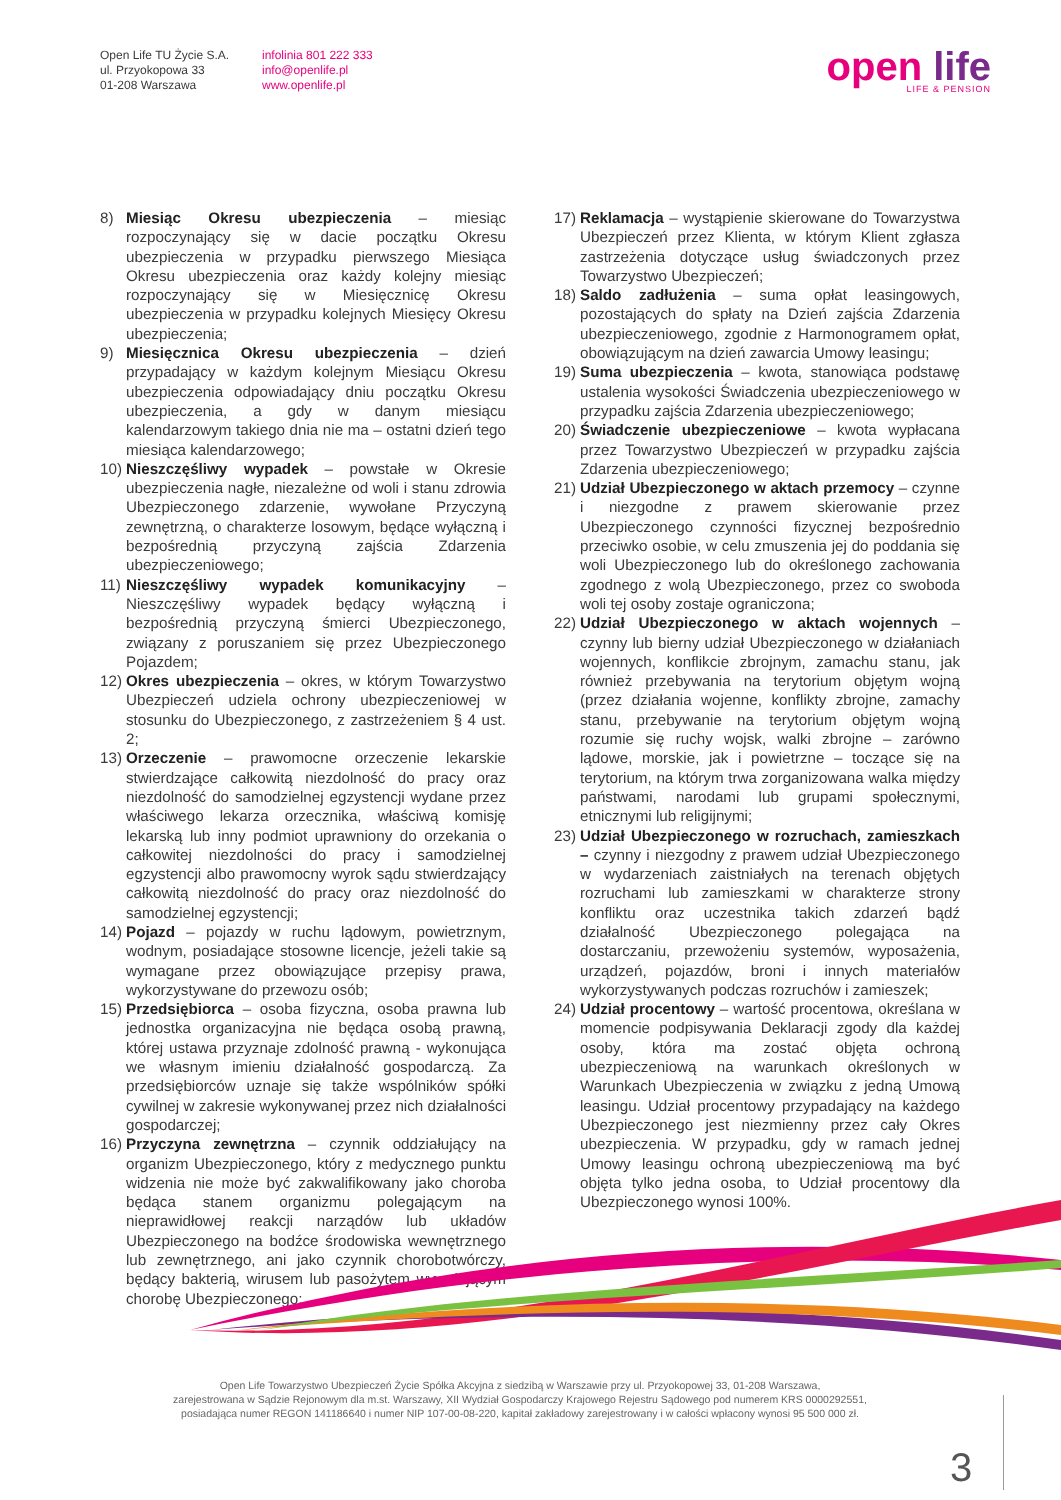Open Life TU Życie S.A.
ul. Przyokopowa 33
01-208 Warszawa
infolinia 801 222 333
info@openlife.pl
www.openlife.pl
open life
LIFE & PENSION
8) Miesiąc Okresu ubezpieczenia – miesiąc rozpoczynający się w dacie początku Okresu ubezpieczenia w przypadku pierwszego Miesiąca Okresu ubezpieczenia oraz każdy kolejny miesiąc rozpoczynający się w Miesięcznicę Okresu ubezpieczenia w przypadku kolejnych Miesięcy Okresu ubezpieczenia;
9) Miesięcznica Okresu ubezpieczenia – dzień przypadający w każdym kolejnym Miesiącu Okresu ubezpieczenia odpowiadający dniu początku Okresu ubezpieczenia, a gdy w danym miesiącu kalendarzowym takiego dnia nie ma – ostatni dzień tego miesiąca kalendarzowego;
10)
Nieszczęśliwy wypadek – powstałe w Okresie ubezpieczenia nagłe, niezależne od woli i stanu zdrowia Ubezpieczonego zdarzenie, wywołane Przyczyną zewnętrzną, o charakterze losowym, będące wyłączną i bezpośrednią przyczyną zajścia Zdarzenia ubezpieczeniowego;
11)
Nieszczęśliwy wypadek komunikacyjny – Nieszczęśliwy wypadek będący wyłączną i bezpośrednią przyczyną śmierci Ubezpieczonego, związany z poruszaniem się przez Ubezpieczonego Pojazdem;
12)
Okres ubezpieczenia – okres, w którym Towarzystwo Ubezpieczeń udziela ochrony ubezpieczeniowej w stosunku do Ubezpieczonego, z zastrzeżeniem § 4 ust. 2;
13)
Orzeczenie – prawomocne orzeczenie lekarskie stwierdzające całkowitą niezdolność do pracy oraz niezdolność do samodzielnej egzystencji wydane przez właściwego lekarza orzecznika, właściwą komisję lekarską lub inny podmiot uprawniony do orzekania o całkowitej niezdolności do pracy i samodzielnej egzystencji albo prawomocny wyrok sądu stwierdzający całkowitą niezdolność do pracy oraz niezdolność do samodzielnej egzystencji;
14)
Pojazd – pojazdy w ruchu lądowym, powietrznym, wodnym, posiadające stosowne licencje, jeżeli takie są wymagane przez obowiązujące przepisy prawa, wykorzystywane do przewozu osób;
15)
Przedsiębiorca – osoba fizyczna, osoba prawna lub jednostka organizacyjna nie będąca osobą prawną, której ustawa przyznaje zdolność prawną - wykonująca we własnym imieniu działalność gospodarczą. Za przedsiębiorców uznaje się także wspólników spółki cywilnej w zakresie wykonywanej przez nich działalności gospodarczej;
16)
Przyczyna zewnętrzna – czynnik oddziałujący na organizm Ubezpieczonego, który z medycznego punktu widzenia nie może być zakwalifikowany jako choroba będąca stanem organizmu polegającym na nieprawidłowej reakcji narządów lub układów Ubezpieczonego na bodźce środowiska wewnętrznego lub zewnętrznego, ani jako czynnik chorobotwórczy, będący bakterią, wirusem lub pasożytem wywołującym chorobę Ubezpieczonego;
17)
Reklamacja – wystąpienie skierowane do Towarzystwa Ubezpieczeń przez Klienta, w którym Klient zgłasza zastrzeżenia dotyczące usług świadczonych przez Towarzystwo Ubezpieczeń;
18)
Saldo zadłużenia – suma opłat leasingowych, pozostających do spłaty na Dzień zajścia Zdarzenia ubezpieczeniowego, zgodnie z Harmonogramem opłat, obowiązującym na dzień zawarcia Umowy leasingu;
19)
Suma ubezpieczenia – kwota, stanowiąca podstawę ustalenia wysokości Świadczenia ubezpieczeniowego w przypadku zajścia Zdarzenia ubezpieczeniowego;
20)
Świadczenie ubezpieczeniowe – kwota wypłacana przez Towarzystwo Ubezpieczeń w przypadku zajścia Zdarzenia ubezpieczeniowego;
21)
Udział Ubezpieczonego w aktach przemocy – czynne i niezgodne z prawem skierowanie przez Ubezpieczonego czynności fizycznej bezpośrednio przeciwko osobie, w celu zmuszenia jej do poddania się woli Ubezpieczonego lub do określonego zachowania zgodnego z wolą Ubezpieczonego, przez co swoboda woli tej osoby zostaje ograniczona;
22)
Udział Ubezpieczonego w aktach wojennych – czynny lub bierny udział Ubezpieczonego w działaniach wojennych, konflikcie zbrojnym, zamachu stanu, jak również przebywania na terytorium objętym wojną (przez działania wojenne, konflikty zbrojne, zamachy stanu, przebywanie na terytorium objętym wojną rozumie się ruchy wojsk, walki zbrojne – zarówno lądowe, morskie, jak i powietrzne – toczące się na terytorium, na którym trwa zorganizowana walka między państwami, narodami lub grupami społecznymi, etnicznymi lub religijnymi;
23)
Udział Ubezpieczonego w rozruchach, zamieszkach – czynny i niezgodny z prawem udział Ubezpieczonego w wydarzeniach zaistniałych na terenach objętych rozruchami lub zamieszkami w charakterze strony konfliktu oraz uczestnika takich zdarzeń bądź działalność Ubezpieczonego polegająca na dostarczaniu, przewożeniu systemów, wyposażenia, urządzeń, pojazdów, broni i innych materiałów wykorzystywanych podczas rozruchów i zamieszek;
24)
Udział procentowy – wartość procentowa, określana w momencie podpisywania Deklaracji zgody dla każdej osoby, która ma zostać objęta ochroną ubezpieczeniową na warunkach określonych w Warunkach Ubezpieczenia w związku z jedną Umową leasingu. Udział procentowy przypadający na każdego Ubezpieczonego jest niezmienny przez cały Okres ubezpieczenia. W przypadku, gdy w ramach jednej Umowy leasingu ochroną ubezpieczeniową ma być objęta tylko jedna osoba, to Udział procentowy dla Ubezpieczonego wynosi 100%.
Open Life Towarzystwo Ubezpieczeń Życie Spółka Akcyjna z siedzibą w Warszawie przy ul. Przyokopowej 33, 01-208 Warszawa,
zarejestrowana w Sądzie Rejonowym dla m.st. Warszawy, XII Wydział Gospodarczy Krajowego Rejestru Sądowego pod numerem KRS 0000292551,
posiadająca numer REGON 141186640 i numer NIP 107-00-08-220, kapitał zakładowy zarejestrowany i w całości wpłacony wynosi 95 500 000 zł.
3